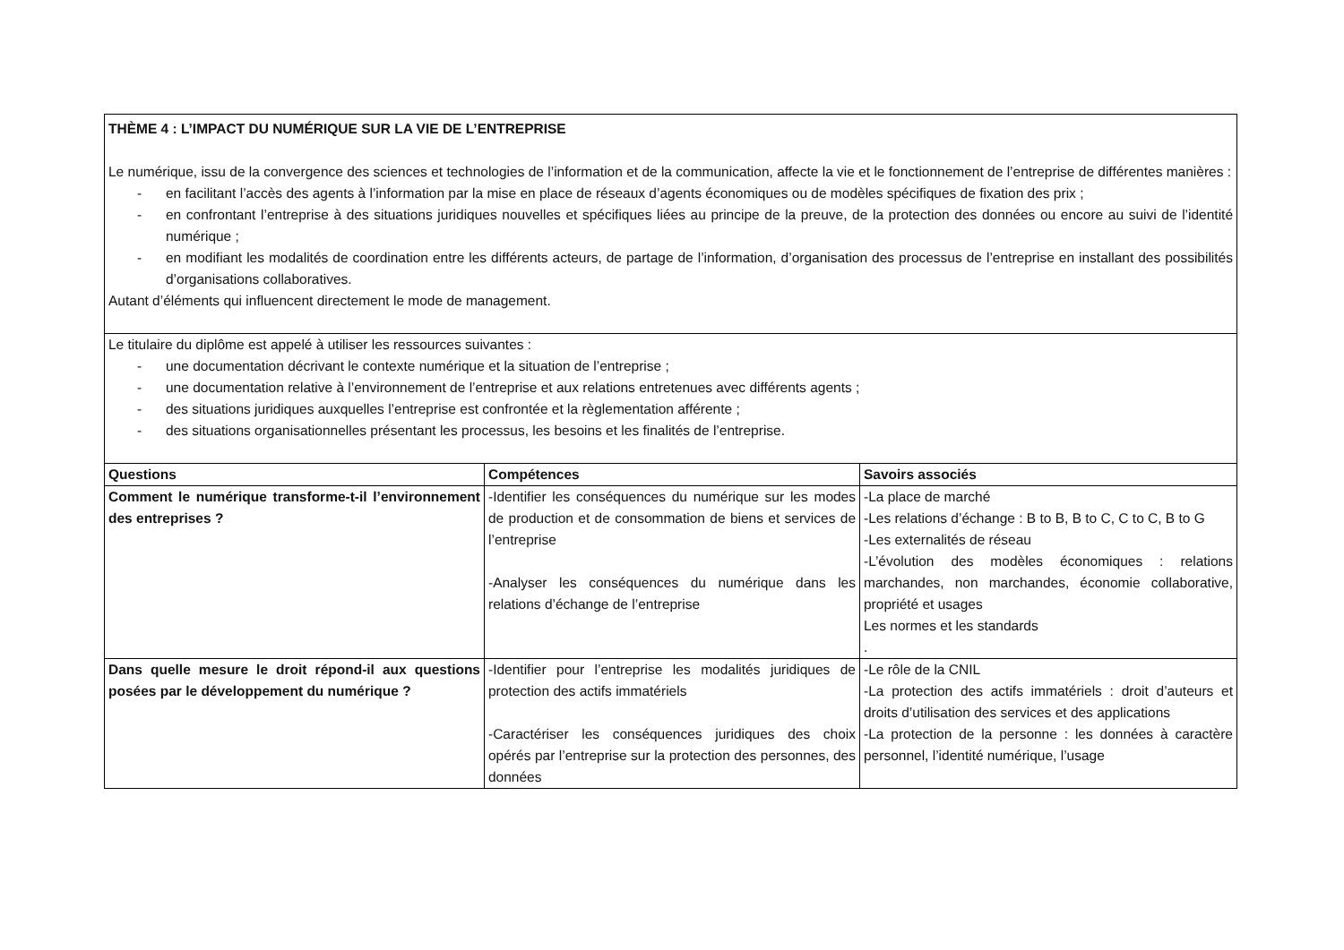| THÈME 4 : L’IMPACT DU NUMÉRIQUE SUR LA VIE DE L’ENTREPRISE Le numérique, issu de la convergence des sciences et technologies de l’information et de la communication, affecte la vie et le fonctionnement de l’entreprise de différentes manières : - en facilitant l’accès des agents à l’information par la mise en place de réseaux d’agents économiques ou de modèles spécifiques de fixation des prix ; - en confrontant l’entreprise à des situations juridiques nouvelles et spécifiques liées au principe de la preuve, de la protection des données ou encore au suivi de l’identité numérique ; - en modifiant les modalités de coordination entre les différents acteurs, de partage de l’information, d’organisation des processus de l’entreprise en installant des possibilités d’organisations collaboratives. Autant d’éléments qui influencent directement le mode de management. | | |
| Le titulaire du diplôme est appelé à utiliser les ressources suivantes : - une documentation décrivant le contexte numérique et la situation de l’entreprise ; - une documentation relative à l’environnement de l’entreprise et aux relations entretenues avec différents agents ; - des situations juridiques auxquelles l’entreprise est confrontée et la règlementation afférente ; - des situations organisationnelles présentant les processus, les besoins et les finalités de l’entreprise. | | |
| Questions | Compétences | Savoirs associés |
| Comment le numérique transforme-t-il l’environnement des entreprises ? | -Identifier les conséquences du numérique sur les modes de production et de consommation de biens et services de l’entreprise -Analyser les conséquences du numérique dans les relations d’échange de l’entreprise | -La place de marché -Les relations d’échange : B to B, B to C, C to C, B to G -Les externalités de réseau -L’évolution des modèles économiques : relations marchandes, non marchandes, économie collaborative, propriété et usages Les normes et les standards . |
| Dans quelle mesure le droit répond-il aux questions posées par le développement du numérique ? | -Identifier pour l’entreprise les modalités juridiques de protection des actifs immatériels -Caractériser les conséquences juridiques des choix opérés par l’entreprise sur la protection des personnes, des données | -Le rôle de la CNIL -La protection des actifs immatériels : droit d’auteurs et droits d’utilisation des services et des applications -La protection de la personne : les données à caractère personnel, l’identité numérique, l’usage |